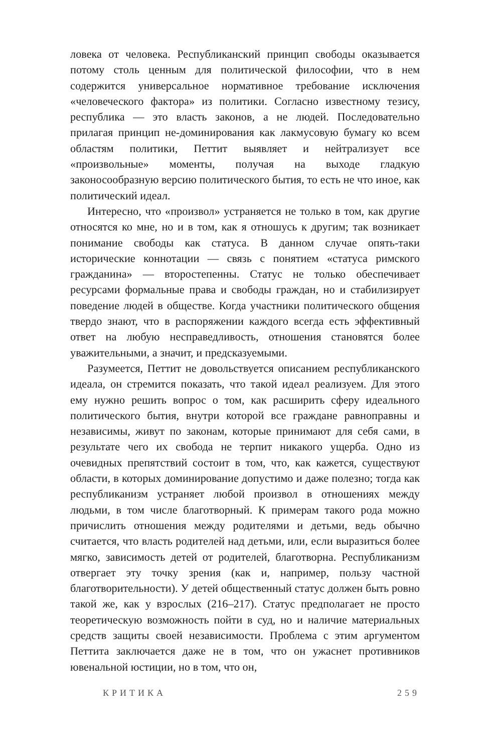ловека от человека. Республиканский принцип свободы оказывается потому столь ценным для политической философии, что в нем содержится универсальное нормативное требование исключения «человеческого фактора» из политики. Согласно известному тезису, республика — это власть законов, а не людей. Последовательно прилагая принцип не-доминирования как лакмусовую бумагу ко всем областям политики, Петтит выявляет и нейтрализует все «произвольные» моменты, получая на выходе гладкую законосообразную версию политического бытия, то есть не что иное, как политический идеал.
Интересно, что «произвол» устраняется не только в том, как другие относятся ко мне, но и в том, как я отношусь к другим; так возникает понимание свободы как статуса. В данном случае опять-таки исторические коннотации — связь с понятием «статуса римского гражданина» — второстепенны. Статус не только обеспечивает ресурсами формальные права и свободы граждан, но и стабилизирует поведение людей в обществе. Когда участники политического общения твердо знают, что в распоряжении каждого всегда есть эффективный ответ на любую несправедливость, отношения становятся более уважительными, а значит, и предсказуемыми.
Разумеется, Петтит не довольствуется описанием республиканского идеала, он стремится показать, что такой идеал реализуем. Для этого ему нужно решить вопрос о том, как расширить сферу идеального политического бытия, внутри которой все граждане равноправны и независимы, живут по законам, которые принимают для себя сами, в результате чего их свобода не терпит никакого ущерба. Одно из очевидных препятствий состоит в том, что, как кажется, существуют области, в которых доминирование допустимо и даже полезно; тогда как республиканизм устраняет любой произвол в отношениях между людьми, в том числе благотворный. К примерам такого рода можно причислить отношения между родителями и детьми, ведь обычно считается, что власть родителей над детьми, или, если выразиться более мягко, зависимость детей от родителей, благотворна. Республиканизм отвергает эту точку зрения (как и, например, пользу частной благотворительности). У детей общественный статус должен быть ровно такой же, как у взрослых (216–217). Статус предполагает не просто теоретическую возможность пойти в суд, но и наличие материальных средств защиты своей независимости. Проблема с этим аргументом Петтита заключается даже не в том, что он ужаснет противников ювенальной юстиции, но в том, что он,
КРИТИКА 259